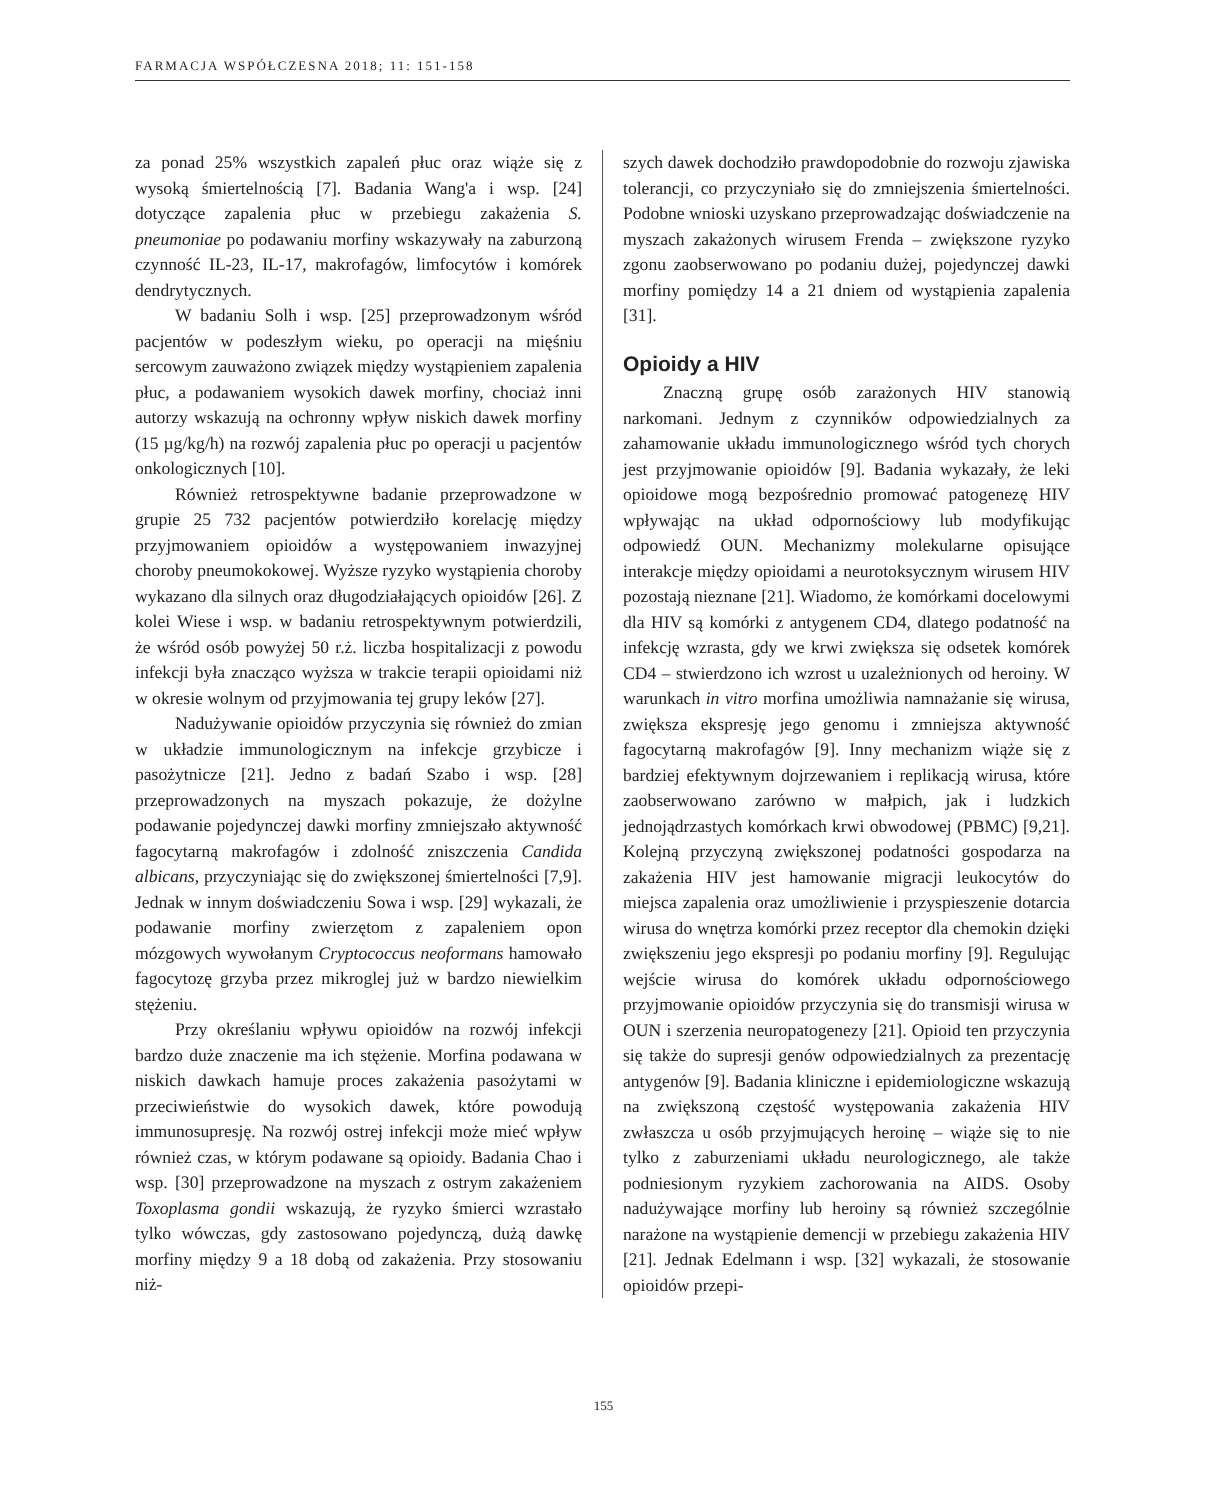FARMACJA WSPÓŁCZESNA 2018; 11: 151-158
za ponad 25% wszystkich zapaleń płuc oraz wiąże się z wysoką śmiertelnością [7]. Badania Wang'a i wsp. [24] dotyczące zapalenia płuc w przebiegu zakażenia S. pneumoniae po podawaniu morfiny wskazywały na zaburzoną czynność IL-23, IL-17, makrofagów, limfocytów i komórek dendrytycznych.
W badaniu Solh i wsp. [25] przeprowadzonym wśród pacjentów w podeszłym wieku, po operacji na mięśniu sercowym zauważono związek między wystąpieniem zapalenia płuc, a podawaniem wysokich dawek morfiny, chociaż inni autorzy wskazują na ochronny wpływ niskich dawek morfiny (15 µg/kg/h) na rozwój zapalenia płuc po operacji u pacjentów onkologicznych [10].
Również retrospektywne badanie przeprowadzone w grupie 25 732 pacjentów potwierdziło korelację między przyjmowaniem opioidów a występowaniem inwazyjnej choroby pneumokokowej. Wyższe ryzyko wystąpienia choroby wykazano dla silnych oraz długodziałających opioidów [26]. Z kolei Wiese i wsp. w badaniu retrospektywnym potwierdzili, że wśród osób powyżej 50 r.ż. liczba hospitalizacji z powodu infekcji była znacząco wyższa w trakcie terapii opioidami niż w okresie wolnym od przyjmowania tej grupy leków [27].
Nadużywanie opioidów przyczynia się również do zmian w układzie immunologicznym na infekcje grzybicze i pasożytnicze [21]. Jedno z badań Szabo i wsp. [28] przeprowadzonych na myszach pokazuje, że dożylne podawanie pojedynczej dawki morfiny zmniejszało aktywność fagocytarną makrofagów i zdolność zniszczenia Candida albicans, przyczyniając się do zwiększonej śmiertelności [7,9]. Jednak w innym doświadczeniu Sowa i wsp. [29] wykazali, że podawanie morfiny zwierzętom z zapaleniem opon mózgowych wywołanym Cryptococcus neoformans hamowało fagocytozę grzyba przez mikroglej już w bardzo niewielkim stężeniu.
Przy określaniu wpływu opioidów na rozwój infekcji bardzo duże znaczenie ma ich stężenie. Morfina podawana w niskich dawkach hamuje proces zakażenia pasożytami w przeciwieństwie do wysokich dawek, które powodują immunosupresję. Na rozwój ostrej infekcji może mieć wpływ również czas, w którym podawane są opioidy. Badania Chao i wsp. [30] przeprowadzone na myszach z ostrym zakażeniem Toxoplasma gondii wskazują, że ryzyko śmierci wzrastało tylko wówczas, gdy zastosowano pojedynczą, dużą dawkę morfiny między 9 a 18 dobą od zakażenia. Przy stosowaniu niż-
szych dawek dochodziło prawdopodobnie do rozwoju zjawiska tolerancji, co przyczyniało się do zmniejszenia śmiertelności. Podobne wnioski uzyskano przeprowadzając doświadczenie na myszach zakażonych wirusem Frenda – zwiększone ryzyko zgonu zaobserwowano po podaniu dużej, pojedynczej dawki morfiny pomiędzy 14 a 21 dniem od wystąpienia zapalenia [31].
Opioidy a HIV
Znaczną grupę osób zarażonych HIV stanowią narkomani. Jednym z czynników odpowiedzialnych za zahamowanie układu immunologicznego wśród tych chorych jest przyjmowanie opioidów [9]. Badania wykazały, że leki opioidowe mogą bezpośrednio promować patogenezę HIV wpływając na układ odpornościowy lub modyfikując odpowiedź OUN. Mechanizmy molekularne opisujące interakcje między opioidami a neurotoksycznym wirusem HIV pozostają nieznane [21]. Wiadomo, że komórkami docelowymi dla HIV są komórki z antygenem CD4, dlatego podatność na infekcję wzrasta, gdy we krwi zwiększa się odsetek komórek CD4 – stwierdzono ich wzrost u uzależnionych od heroiny. W warunkach in vitro morfina umożliwia namnażanie się wirusa, zwiększa ekspresję jego genomu i zmniejsza aktywność fagocytarną makrofagów [9]. Inny mechanizm wiąże się z bardziej efektywnym dojrzewaniem i replikacją wirusa, które zaobserwowano zarówno w małpich, jak i ludzkich jednojądrzastych komórkach krwi obwodowej (PBMC) [9,21]. Kolejną przyczyną zwiększonej podatności gospodarza na zakażenia HIV jest hamowanie migracji leukocytów do miejsca zapalenia oraz umożliwienie i przyspieszenie dotarcia wirusa do wnętrza komórki przez receptor dla chemokin dzięki zwiększeniu jego ekspresji po podaniu morfiny [9]. Regulując wejście wirusa do komórek układu odpornościowego przyjmowanie opioidów przyczynia się do transmisji wirusa w OUN i szerzenia neuropatogenezy [21]. Opioid ten przyczynia się także do supresji genów odpowiedzialnych za prezentację antygenów [9]. Badania kliniczne i epidemiologiczne wskazują na zwiększoną częstość występowania zakażenia HIV zwłaszcza u osób przyjmujących heroinę – wiąże się to nie tylko z zaburzeniami układu neurologicznego, ale także podniesionym ryzykiem zachorowania na AIDS. Osoby nadużywające morfiny lub heroiny są również szczególnie narażone na wystąpienie demencji w przebiegu zakażenia HIV [21]. Jednak Edelmann i wsp. [32] wykazali, że stosowanie opioidów przepi-
155